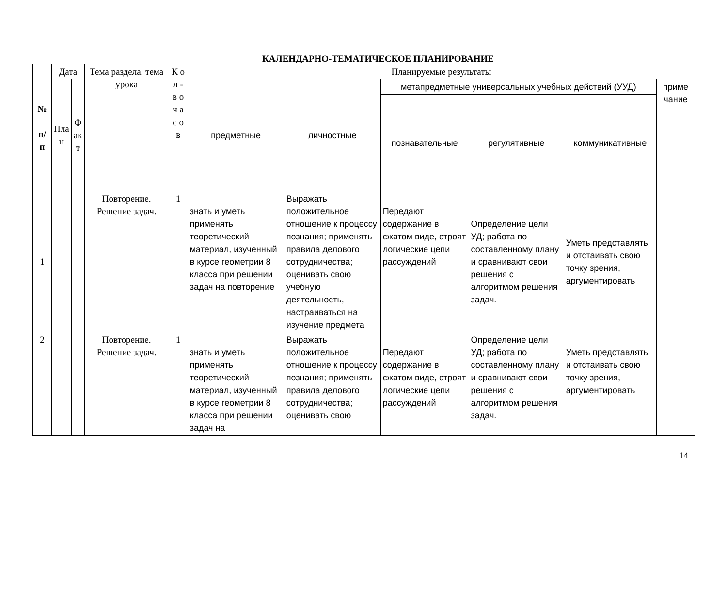КАЛЕНДАРНО-ТЕМАТИЧЕСКОЕ ПЛАНИРОВАНИЕ
| № п/ п | Дата | | Тема раздела, тема урока | К о л - в о ч а с о в | Планируемые результаты | | | | | |
| --- | --- | --- | --- | --- | --- | --- | --- | --- | --- | --- |
| | Пла н | Ф ак т | | | предметные | личностные | метапредметные универсальных учебных действий (УУД) | | | приме чание |
| | | | | | | | познавательные | регулятивные | коммуникативные | |
| 1 | | | Повторение. Решение задач. | 1 | знать и уметь применять теоретический материал, изученный в курсе геометрии 8 класса при решении задач на повторение | Выражать положительное отношение к процессу познания; применять правила делового сотрудничества; оценивать свою учебную деятельность, настраиваться на изучение предмета | Передают содержание в сжатом виде, строят логические цепи рассуждений | Определение цели УД; работа по составленному плану и сравнивают свои решения с алгоритмом решения задач. | Уметь представлять и отстаивать свою точку зрения, аргументировать | |
| 2 | | | Повторение. Решение задач. | 1 | знать и уметь применять теоретический материал, изученный в курсе геометрии 8 класса при решении задач на | Выражать положительное отношение к процессу познания; применять правила делового сотрудничества; оценивать свою | Передают содержание в сжатом виде, строят логические цепи рассуждений | Определение цели УД; работа по составленному плану и сравнивают свои решения с алгоритмом решения задач. | Уметь представлять и отстаивать свою точку зрения, аргументировать | |
14